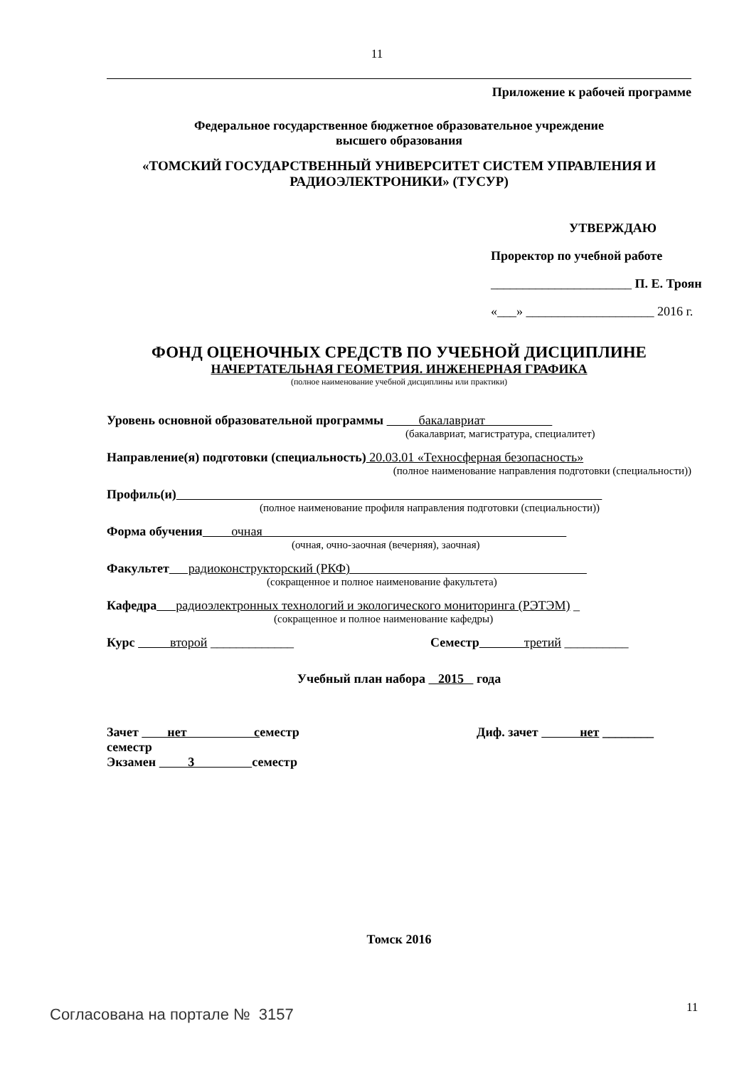11
Приложение к рабочей программе
Федеральное государственное бюджетное образовательное учреждение
высшего образования
«ТОМСКИЙ ГОСУДАРСТВЕННЫЙ УНИВЕРСИТЕТ СИСТЕМ УПРАВЛЕНИЯ И РАДИОЭЛЕКТРОНИКИ» (ТУСУР)
УТВЕРЖДАЮ
Проректор по учебной работе
______________________ П. Е. Троян
«___» ____________________ 2016 г.
ФОНД ОЦЕНОЧНЫХ СРЕДСТВ ПО УЧЕБНОЙ ДИСЦИПЛИНЕ
НАЧЕРТАТЕЛЬНАЯ ГЕОМЕТРИЯ. ИНЖЕНЕРНАЯ ГРАФИКА
(полное наименование учебной дисциплины или практики)
Уровень основной образовательной программы бакалавриат
(бакалавриат, магистратура, специалитет)
Направление(я) подготовки (специальность) 20.03.01 «Техносферная безопасность»
(полное наименование направления подготовки (специальности))
Профиль(и)
(полное наименование профиля направления подготовки (специальности))
Форма обучения очная
(очная, очно-заочная (вечерняя), заочная)
Факультет радиоконструкторский (РКФ)
(сокращенное и полное наименование факультета)
Кафедра радиоэлектронных технологий и экологического мониторинга (РЭТЭМ) _
(сокращенное и полное наименование кафедры)
Курс второй _____________ Семестр третий __________
Учебный план набора 2015 года
Зачет нет семестр Диф. зачет нет ________
семестр
Экзамен 3 семестр
Томск 2016
11
Согласована на портале № 3157